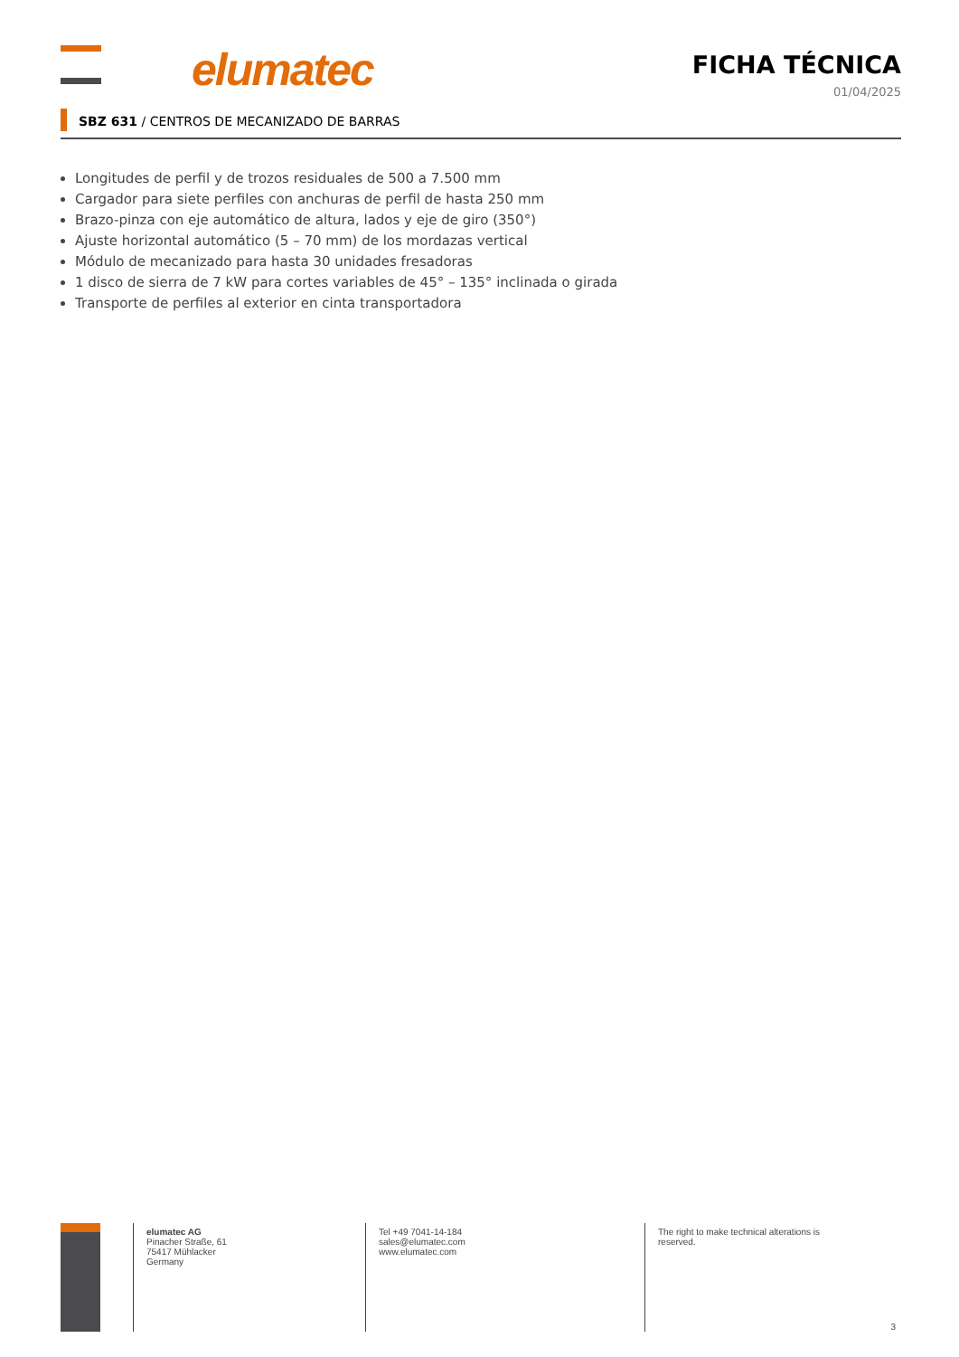elumatec FICHA TÉCNICA
01/04/2025
SBZ 631 / CENTROS DE MECANIZADO DE BARRAS
Longitudes de perfil y de trozos residuales de 500 a 7.500 mm
Cargador para siete perfiles con anchuras de perfil de hasta 250 mm
Brazo-pinza con eje automático de altura, lados y eje de giro (350°)
Ajuste horizontal automático (5 – 70 mm) de los mordazas vertical
Módulo de mecanizado para hasta 30 unidades fresadoras
1 disco de sierra de 7 kW para cortes variables de 45° – 135° inclinada o girada
Transporte de perfiles al exterior en cinta transportadora
elumatec AG
Pinacher Straße, 61
75417 Mühlacker
Germany
Tel +49 7041-14-184
sales@elumatec.com
www.elumatec.com
The right to make technical alterations is reserved.
3